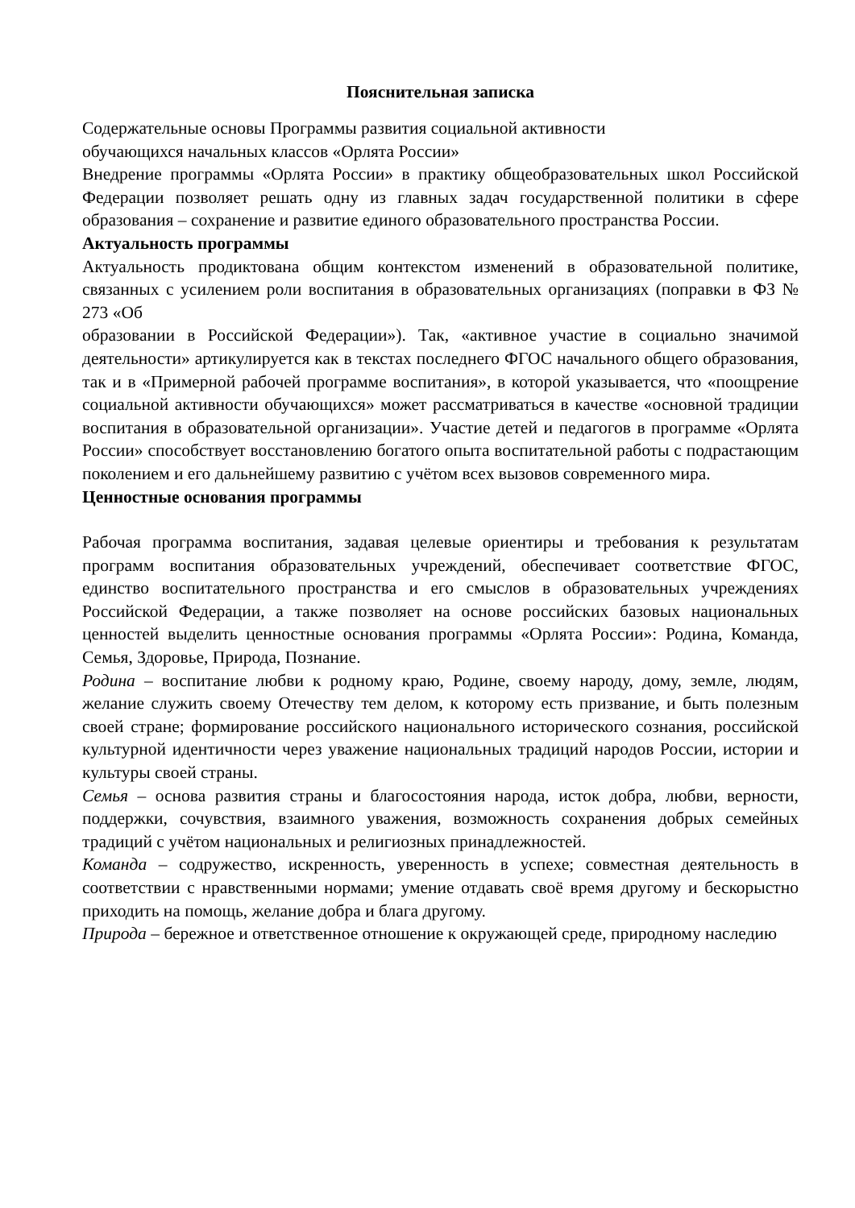Пояснительная записка
Содержательные основы Программы развития социальной активности
обучающихся начальных классов «Орлята России»
Внедрение программы «Орлята России» в практику общеобразовательных школ Российской Федерации позволяет решать одну из главных задач государственной политики в сфере образования – сохранение и развитие единого образовательного пространства России.
Актуальность программы
Актуальность продиктована общим контекстом изменений в образовательной политике, связанных с усилением роли воспитания в образовательных организациях (поправки в ФЗ № 273 «Об
образовании в Российской Федерации»). Так, «активное участие в социально значимой деятельности» артикулируется как в текстах последнего ФГОС начального общего образования, так и в «Примерной рабочей программе воспитания», в которой указывается, что «поощрение социальной активности обучающихся» может рассматриваться в качестве «основной традиции воспитания в образовательной организации». Участие детей и педагогов в программе «Орлята России» способствует восстановлению богатого опыта воспитательной работы с подрастающим поколением и его дальнейшему развитию с учётом всех вызовов современного мира.
Ценностные основания программы
Рабочая программа воспитания, задавая целевые ориентиры и требования к результатам программ воспитания образовательных учреждений, обеспечивает соответствие ФГОС, единство воспитательного пространства и его смыслов в образовательных учреждениях Российской Федерации, а также позволяет на основе российских базовых национальных ценностей выделить ценностные основания программы «Орлята России»: Родина, Команда, Семья, Здоровье, Природа, Познание.
Родина – воспитание любви к родному краю, Родине, своему народу, дому, земле, людям, желание служить своему Отечеству тем делом, к которому есть призвание, и быть полезным своей стране; формирование российского национального исторического сознания, российской культурной идентичности через уважение национальных традиций народов России, истории и культуры своей страны.
Семья – основа развития страны и благосостояния народа, исток добра, любви, верности, поддержки, сочувствия, взаимного уважения, возможность сохранения добрых семейных традиций с учётом национальных и религиозных принадлежностей.
Команда – содружество, искренность, уверенность в успехе; совместная деятельность в соответствии с нравственными нормами; умение отдавать своё время другому и бескорыстно приходить на помощь, желание добра и блага другому.
Природа – бережное и ответственное отношение к окружающей среде, природному наследию